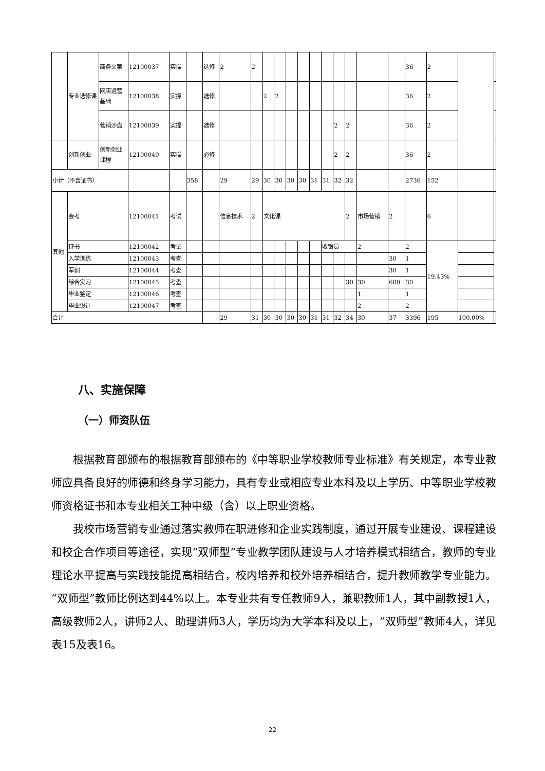| | 专业选修课 | 商务文案 | 12100037 | 实操 | | 选修 | 2 | 2 | | | | | | | | | | | 36 | 2 | | |
| | | 网店运营基础 | 12100038 | 实操 | | 选修 | | | 2 | 2 | | | | | | | | | 36 | 2 | | |
| | | 营销沙盘 | 12100039 | 实操 | | 选修 | | | | | | | | | 2 | 2 | | | 36 | 2 | | |
| | 创新创业 | 创新创业课程 | 12100040 | 实操 | | 必修 | | | | | | | | | 2 | 2 | | | 36 | 2 | | |
| 小计（不含证书） | | | | | 358 | | 29 | 29 | 30 | 30 | 30 | 30 | 31 | 31 | 32 | 32 | | | 2736 | 152 | | |
| 其他 | 会考 | | 12100041 | 考试 | | | 信息技术 | 2 | 文化课 | | | | | | | 2 | 市场营销 | 2 | | 6 | | |
| | 证书 | | 12100042 | 考试 | | | | | | | | | | 收银员 | | | 2 | | 2 | 19.43% | | |
| | 入学训练 | | 12100043 | 考查 | | | | | | | | | | | | | | 30 | 1 | | | |
| | 军训 | | 12100044 | 考查 | | | | | | | | | | | | | | 30 | 1 | | | |
| | 综合实习 | | 12100045 | 考查 | | | | | | | | | | | | 30 | 30 | 600 | 30 | | | |
| | 毕业鉴定 | | 12100046 | 考查 | | | | | | | | | | | | | 1 | | 1 | | | |
| | 毕业设计 | | 12100047 | 考查 | | | | | | | | | | | | | 2 | | 2 | | | |
| 合计 | | | | | | | 29 | 31 | 30 | 30 | 30 | 30 | 31 | 31 | 32 | 34 | 30 | 37 | 3396 | 195 | 100.00% | |
八、实施保障
（一）师资队伍
根据教育部颁布的根据教育部颁布的《中等职业学校教师专业标准》有关规定，本专业教师应具备良好的师德和终身学习能力，具有专业或相应专业本科及以上学历、中等职业学校教师资格证书和本专业相关工种中级（含）以上职业资格。
我校市场营销专业通过落实教师在职进修和企业实践制度，通过开展专业建设、课程建设和校企合作项目等途径，实现“双师型”专业教学团队建设与人才培养模式相结合，教师的专业理论水平提高与实践技能提高相结合，校内培养和校外培养相结合，提升教师教学专业能力。“双师型”教师比例达到44%以上。本专业共有专任教师9人，兼职教师1人，其中副教授1人，高级教师2人，讲师2人、助理讲师3人，学历均为大学本科及以上，“双师型”教师4人，详见表15及表16。
22